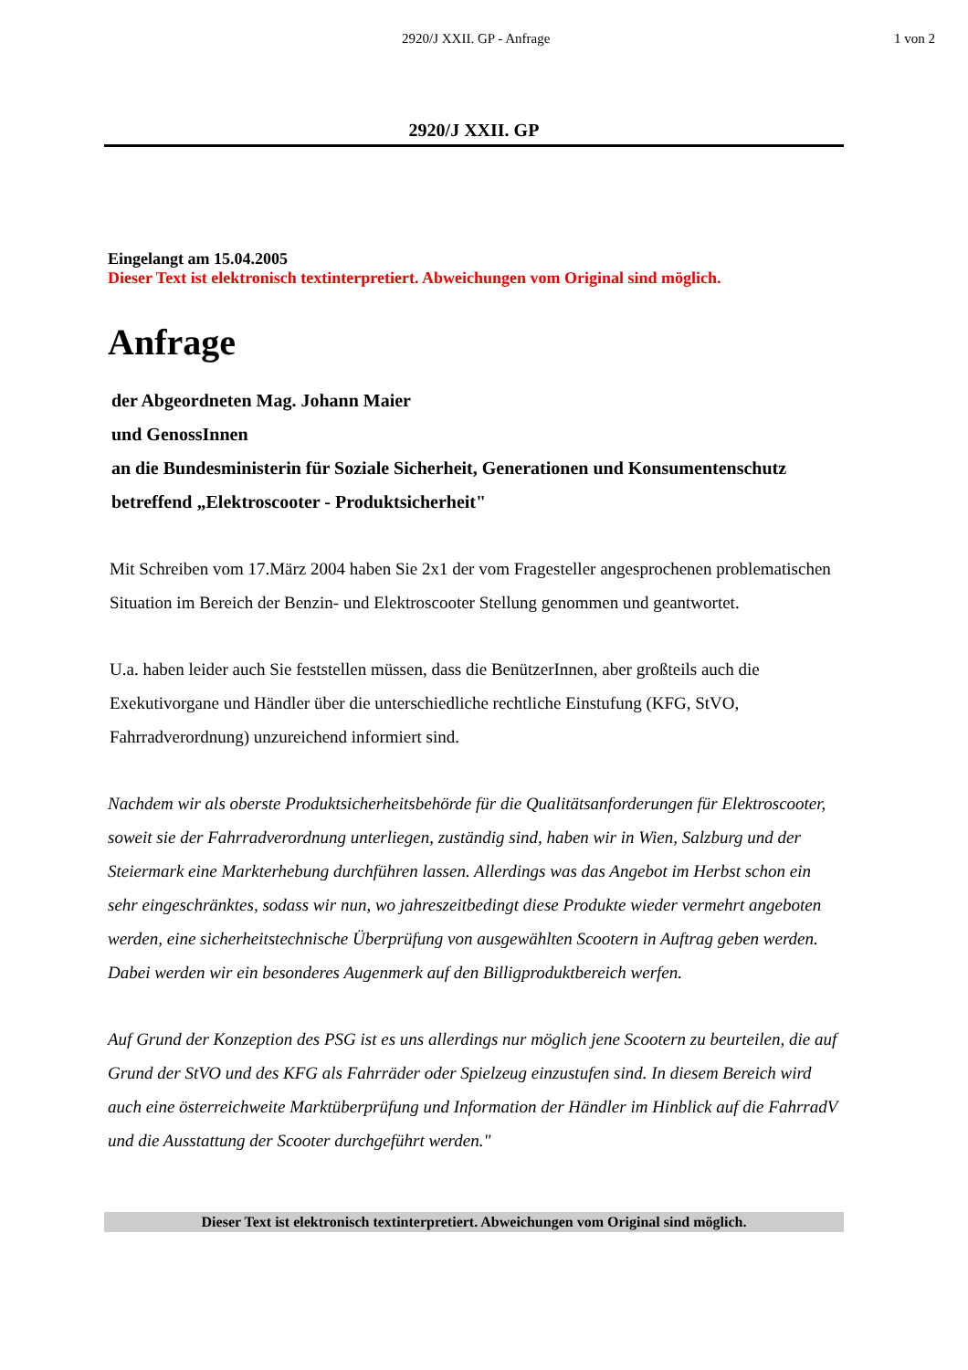2920/J XXII. GP - Anfrage 1 von 2
2920/J XXII. GP
Eingelangt am 15.04.2005
Dieser Text ist elektronisch textinterpretiert. Abweichungen vom Original sind möglich.
Anfrage
der Abgeordneten Mag. Johann Maier
und GenossInnen
an die Bundesministerin für Soziale Sicherheit, Generationen und Konsumentenschutz
betreffend „Elektroscooter - Produktsicherheit"
Mit Schreiben vom 17.März 2004 haben Sie 2x1 der vom Fragesteller angesprochenen problematischen Situation im Bereich der Benzin- und Elektroscooter Stellung genommen und geantwortet.
U.a. haben leider auch Sie feststellen müssen, dass die BenützerInnen, aber großteils auch die Exekutivorgane und Händler über die unterschiedliche rechtliche Einstufung (KFG, StVO, Fahrradverordnung) unzureichend informiert sind.
Nachdem wir als oberste Produktsicherheitsbehörde für die Qualitätsanforderungen für Elektroscooter, soweit sie der Fahrradverordnung unterliegen, zuständig sind, haben wir in Wien, Salzburg und der Steiermark eine Markterhebung durchführen lassen. Allerdings was das Angebot im Herbst schon ein sehr eingeschränktes, sodass wir nun, wo jahreszeitbedingt diese Produkte wieder vermehrt angeboten werden, eine sicherheitstechnische Überprüfung von ausgewählten Scootern in Auftrag geben werden. Dabei werden wir ein besonderes Augenmerk auf den Billigproduktbereich werfen.
Auf Grund der Konzeption des PSG ist es uns allerdings nur möglich jene Scootern zu beurteilen, die auf Grund der StVO und des KFG als Fahrräder oder Spielzeug einzustufen sind. In diesem Bereich wird auch eine österreichweite Marktüberprüfung und Information der Händler im Hinblick auf die FahrradV und die Ausstattung der Scooter durchgeführt werden."
Dieser Text ist elektronisch textinterpretiert. Abweichungen vom Original sind möglich.